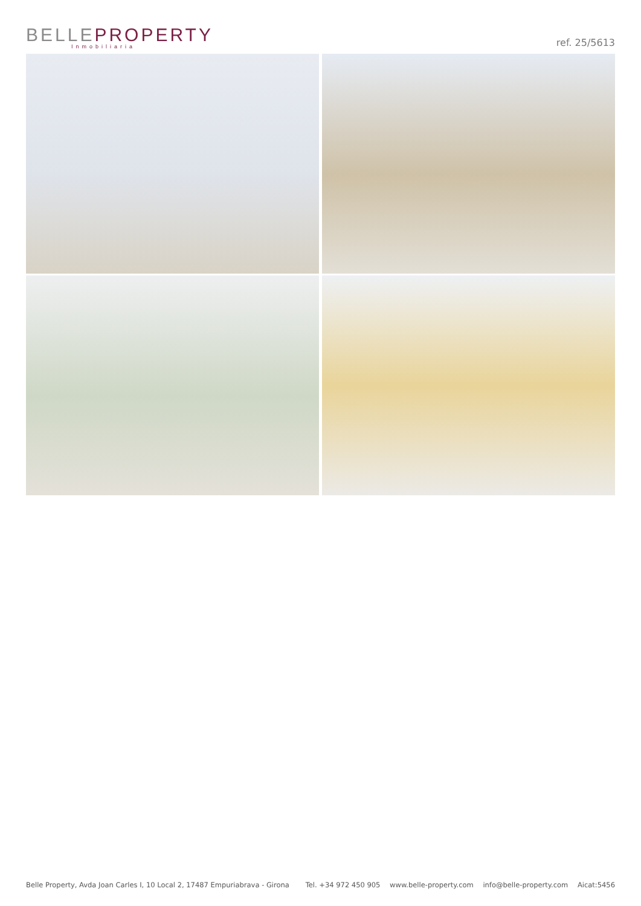BELLEPROPERTY
Inmobiliaria
ref. 25/5613
Belle Property, Avda Joan Carles I, 10 Local 2, 17487 Empuriabrava - Girona
Tel. +34 972 450 905 www.belle-property.com info@belle-property.com Aicat:5456